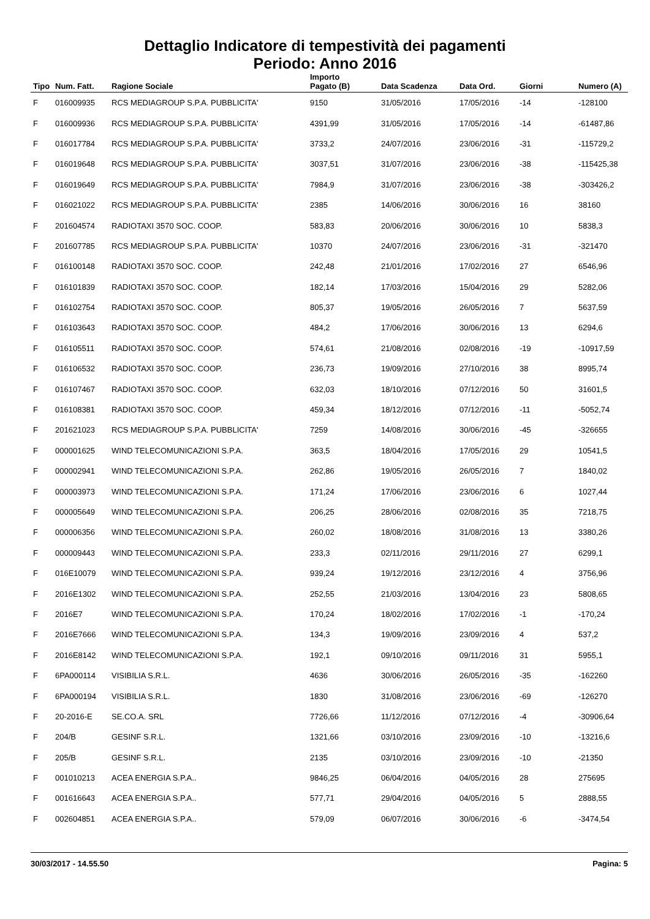Dettaglio Indicatore di tempestività dei pagamenti
Periodo: Anno 2016
| Tipo | Num. Fatt. | Ragione Sociale | Importo Pagato (B) | Data Scadenza | Data Ord. | Giorni | Numero (A) |
| --- | --- | --- | --- | --- | --- | --- | --- |
| F | 016009935 | RCS MEDIAGROUP S.P.A. PUBBLICITA' | 9150 | 31/05/2016 | 17/05/2016 | -14 | -128100 |
| F | 016009936 | RCS MEDIAGROUP S.P.A. PUBBLICITA' | 4391,99 | 31/05/2016 | 17/05/2016 | -14 | -61487,86 |
| F | 016017784 | RCS MEDIAGROUP S.P.A. PUBBLICITA' | 3733,2 | 24/07/2016 | 23/06/2016 | -31 | -115729,2 |
| F | 016019648 | RCS MEDIAGROUP S.P.A. PUBBLICITA' | 3037,51 | 31/07/2016 | 23/06/2016 | -38 | -115425,38 |
| F | 016019649 | RCS MEDIAGROUP S.P.A. PUBBLICITA' | 7984,9 | 31/07/2016 | 23/06/2016 | -38 | -303426,2 |
| F | 016021022 | RCS MEDIAGROUP S.P.A. PUBBLICITA' | 2385 | 14/06/2016 | 30/06/2016 | 16 | 38160 |
| F | 201604574 | RADIOTAXI 3570 SOC. COOP. | 583,83 | 20/06/2016 | 30/06/2016 | 10 | 5838,3 |
| F | 201607785 | RCS MEDIAGROUP S.P.A. PUBBLICITA' | 10370 | 24/07/2016 | 23/06/2016 | -31 | -321470 |
| F | 016100148 | RADIOTAXI 3570 SOC. COOP. | 242,48 | 21/01/2016 | 17/02/2016 | 27 | 6546,96 |
| F | 016101839 | RADIOTAXI 3570 SOC. COOP. | 182,14 | 17/03/2016 | 15/04/2016 | 29 | 5282,06 |
| F | 016102754 | RADIOTAXI 3570 SOC. COOP. | 805,37 | 19/05/2016 | 26/05/2016 | 7 | 5637,59 |
| F | 016103643 | RADIOTAXI 3570 SOC. COOP. | 484,2 | 17/06/2016 | 30/06/2016 | 13 | 6294,6 |
| F | 016105511 | RADIOTAXI 3570 SOC. COOP. | 574,61 | 21/08/2016 | 02/08/2016 | -19 | -10917,59 |
| F | 016106532 | RADIOTAXI 3570 SOC. COOP. | 236,73 | 19/09/2016 | 27/10/2016 | 38 | 8995,74 |
| F | 016107467 | RADIOTAXI 3570 SOC. COOP. | 632,03 | 18/10/2016 | 07/12/2016 | 50 | 31601,5 |
| F | 016108381 | RADIOTAXI 3570 SOC. COOP. | 459,34 | 18/12/2016 | 07/12/2016 | -11 | -5052,74 |
| F | 201621023 | RCS MEDIAGROUP S.P.A. PUBBLICITA' | 7259 | 14/08/2016 | 30/06/2016 | -45 | -326655 |
| F | 000001625 | WIND TELECOMUNICAZIONI S.P.A. | 363,5 | 18/04/2016 | 17/05/2016 | 29 | 10541,5 |
| F | 000002941 | WIND TELECOMUNICAZIONI S.P.A. | 262,86 | 19/05/2016 | 26/05/2016 | 7 | 1840,02 |
| F | 000003973 | WIND TELECOMUNICAZIONI S.P.A. | 171,24 | 17/06/2016 | 23/06/2016 | 6 | 1027,44 |
| F | 000005649 | WIND TELECOMUNICAZIONI S.P.A. | 206,25 | 28/06/2016 | 02/08/2016 | 35 | 7218,75 |
| F | 000006356 | WIND TELECOMUNICAZIONI S.P.A. | 260,02 | 18/08/2016 | 31/08/2016 | 13 | 3380,26 |
| F | 000009443 | WIND TELECOMUNICAZIONI S.P.A. | 233,3 | 02/11/2016 | 29/11/2016 | 27 | 6299,1 |
| F | 016E10079 | WIND TELECOMUNICAZIONI S.P.A. | 939,24 | 19/12/2016 | 23/12/2016 | 4 | 3756,96 |
| F | 2016E1302 | WIND TELECOMUNICAZIONI S.P.A. | 252,55 | 21/03/2016 | 13/04/2016 | 23 | 5808,65 |
| F | 2016E7 | WIND TELECOMUNICAZIONI S.P.A. | 170,24 | 18/02/2016 | 17/02/2016 | -1 | -170,24 |
| F | 2016E7666 | WIND TELECOMUNICAZIONI S.P.A. | 134,3 | 19/09/2016 | 23/09/2016 | 4 | 537,2 |
| F | 2016E8142 | WIND TELECOMUNICAZIONI S.P.A. | 192,1 | 09/10/2016 | 09/11/2016 | 31 | 5955,1 |
| F | 6PA000114 | VISIBILIA S.R.L. | 4636 | 30/06/2016 | 26/05/2016 | -35 | -162260 |
| F | 6PA000194 | VISIBILIA S.R.L. | 1830 | 31/08/2016 | 23/06/2016 | -69 | -126270 |
| F | 20-2016-E | SE.CO.A. SRL | 7726,66 | 11/12/2016 | 07/12/2016 | -4 | -30906,64 |
| F | 204/B | GESINF S.R.L. | 1321,66 | 03/10/2016 | 23/09/2016 | -10 | -13216,6 |
| F | 205/B | GESINF S.R.L. | 2135 | 03/10/2016 | 23/09/2016 | -10 | -21350 |
| F | 001010213 | ACEA ENERGIA S.P.A.. | 9846,25 | 06/04/2016 | 04/05/2016 | 28 | 275695 |
| F | 001616643 | ACEA ENERGIA S.P.A.. | 577,71 | 29/04/2016 | 04/05/2016 | 5 | 2888,55 |
| F | 002604851 | ACEA ENERGIA S.P.A.. | 579,09 | 06/07/2016 | 30/06/2016 | -6 | -3474,54 |
30/03/2017 - 14.55.50 Pagina: 5